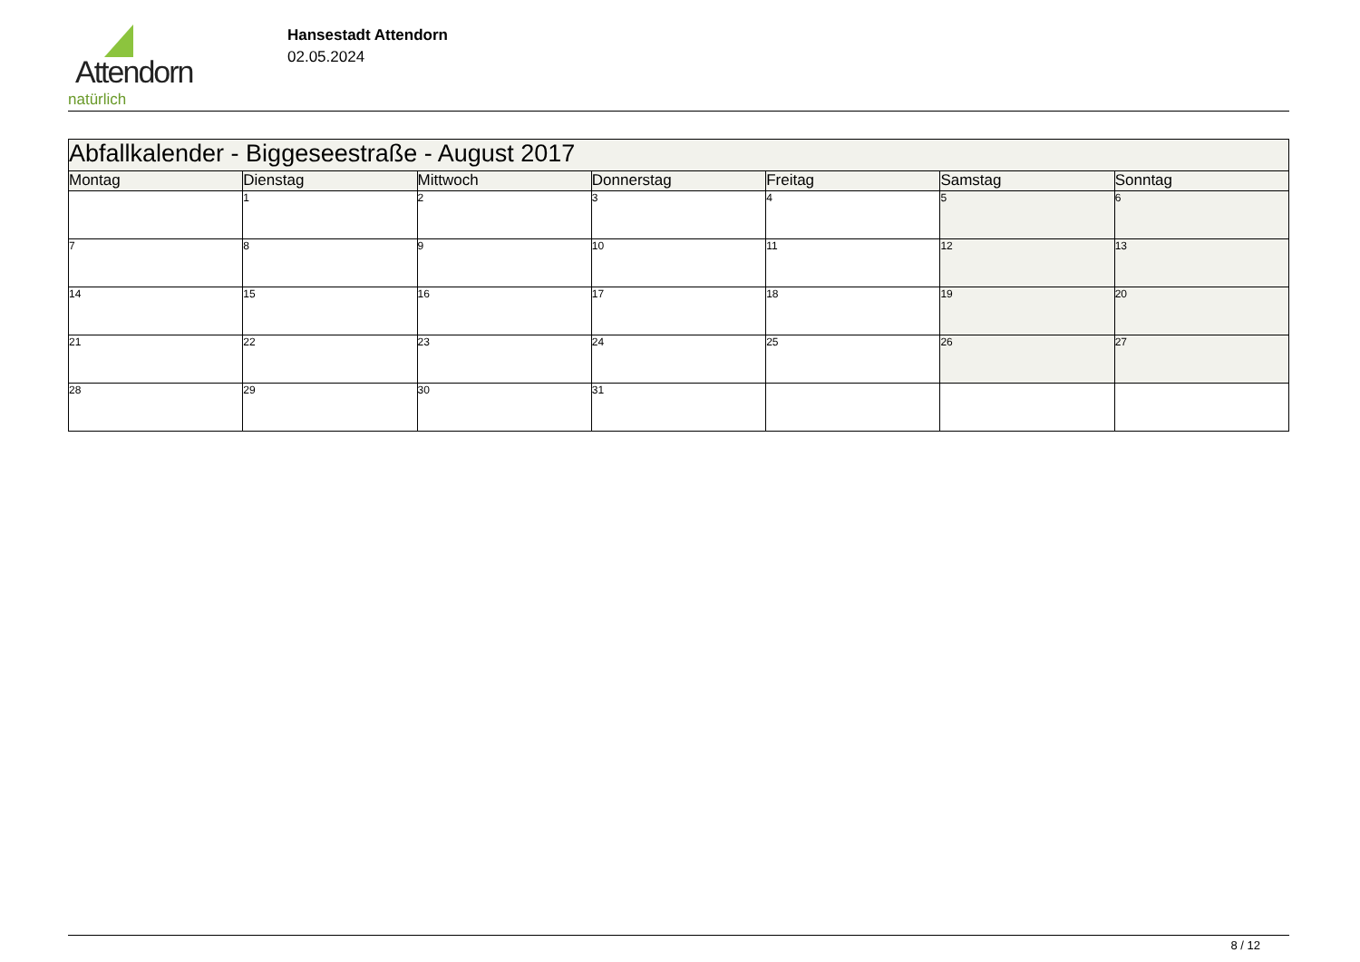Attendorn
natürlich
Hansestadt Attendorn
02.05.2024
| Abfallkalender - Biggeseestraße - August 2017 | | | | | | |
| Montag | Dienstag | Mittwoch | Donnerstag | Freitag | Samstag | Sonntag |
| | 1 | 2 | 3 | 4 | 5 | 6 |
| 7 | 8 | 9 | 10 | 11 | 12 | 13 |
| 14 | 15 | 16 | 17 | 18 | 19 | 20 |
| 21 | 22 | 23 | 24 | 25 | 26 | 27 |
| 28 | 29 | 30 | 31 | | | |
8 / 12